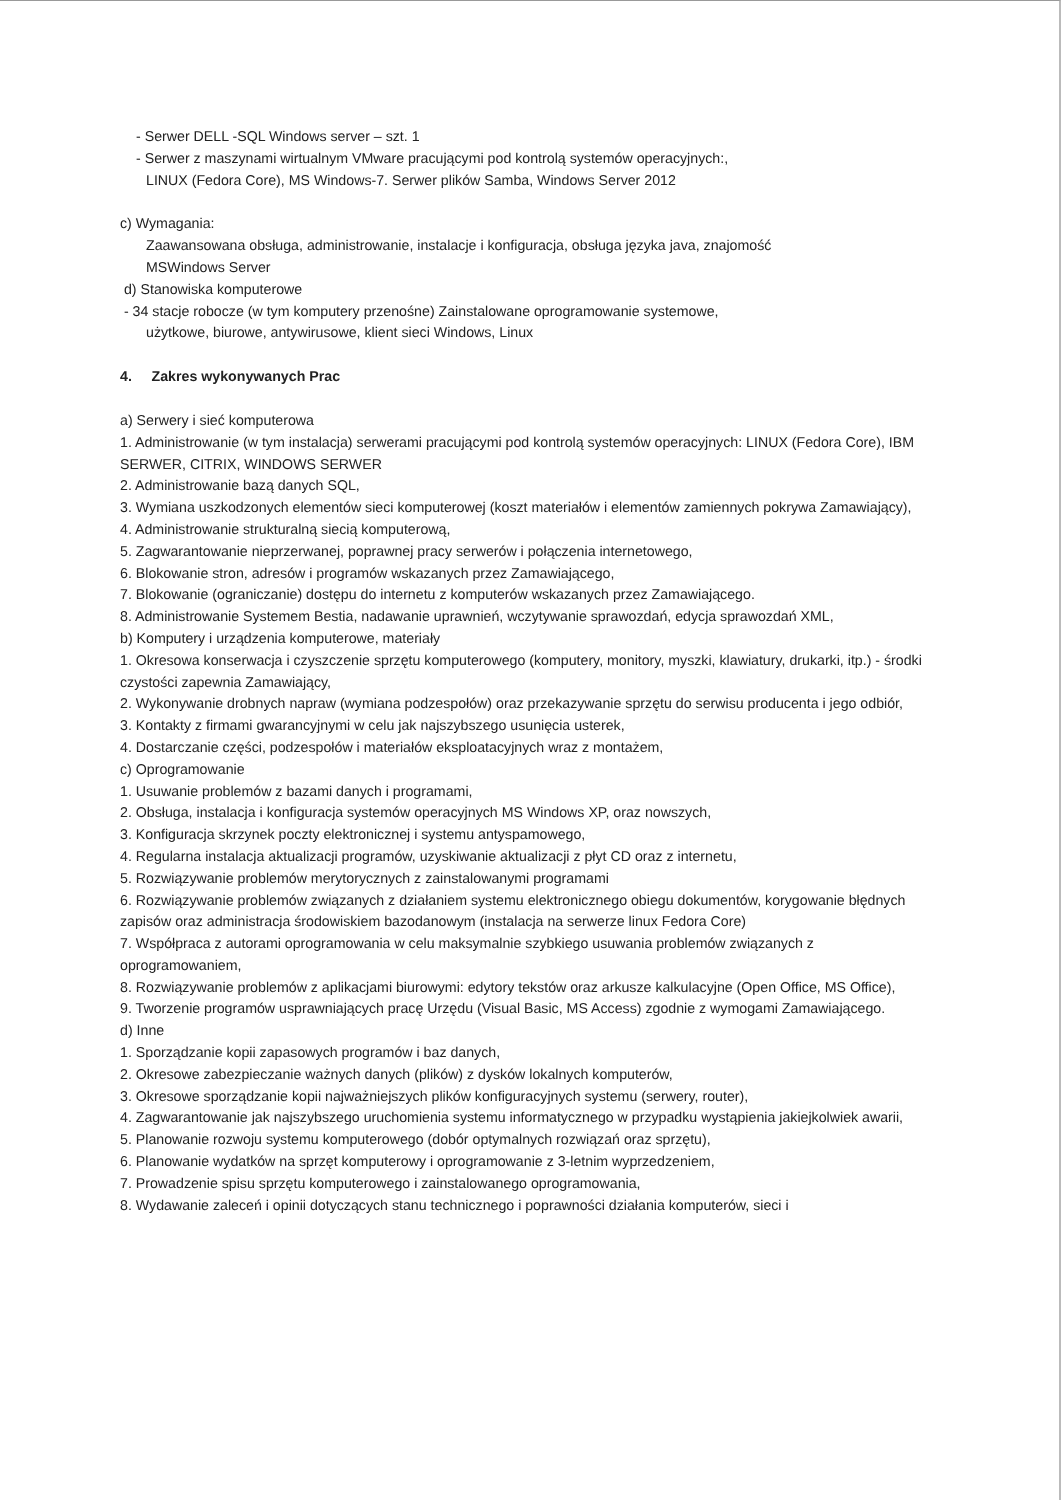- Serwer DELL -SQL Windows server – szt. 1
- Serwer z maszynami wirtualnym VMware pracującymi pod kontrolą systemów operacyjnych:,
LINUX (Fedora Core), MS Windows-7. Serwer plików Samba, Windows Server 2012
c) Wymagania:
Zaawansowana obsługa, administrowanie, instalacje i konfiguracja, obsługa języka java, znajomość
MSWindows Server
d) Stanowiska komputerowe
- 34 stacje robocze (w tym komputery przenośne) Zainstalowane oprogramowanie systemowe,
użytkowe, biurowe, antywirusowe, klient sieci Windows, Linux
4. Zakres wykonywanych Prac
a) Serwery i sieć komputerowa
1. Administrowanie (w tym instalacja) serwerami pracującymi pod kontrolą systemów operacyjnych: LINUX (Fedora Core), IBM SERWER, CITRIX, WINDOWS SERWER
2. Administrowanie bazą danych SQL,
3. Wymiana uszkodzonych elementów sieci komputerowej (koszt materiałów i elementów zamiennych pokrywa Zamawiający),
4. Administrowanie strukturalną siecią komputerową,
5. Zagwarantowanie nieprzerwanej, poprawnej pracy serwerów i połączenia internetowego,
6. Blokowanie stron, adresów i programów wskazanych przez Zamawiającego,
7. Blokowanie (ograniczanie) dostępu do internetu z komputerów wskazanych przez Zamawiającego.
8. Administrowanie Systemem Bestia, nadawanie uprawnień, wczytywanie sprawozdań, edycja sprawozdań XML,
b) Komputery i urządzenia komputerowe, materiały
1. Okresowa konserwacja i czyszczenie sprzętu komputerowego (komputery, monitory, myszki, klawiatury, drukarki, itp.) - środki czystości zapewnia Zamawiający,
2. Wykonywanie drobnych napraw (wymiana podzespołów) oraz przekazywanie sprzętu do serwisu producenta i jego odbiór,
3. Kontakty z firmami gwarancyjnymi w celu jak najszybszego usunięcia usterek,
4. Dostarczanie części, podzespołów i materiałów eksploatacyjnych wraz z montażem,
c) Oprogramowanie
1. Usuwanie problemów z bazami danych i programami,
2. Obsługa, instalacja i konfiguracja systemów operacyjnych MS Windows XP, oraz nowszych,
3. Konfiguracja skrzynek poczty elektronicznej i systemu antyspamowego,
4. Regularna instalacja aktualizacji programów, uzyskiwanie aktualizacji z płyt CD oraz z internetu,
5. Rozwiązywanie problemów merytorycznych z zainstalowanymi programami
6. Rozwiązywanie problemów związanych z działaniem systemu elektronicznego obiegu dokumentów, korygowanie błędnych zapisów oraz administracja środowiskiem bazodanowym (instalacja na serwerze linux Fedora Core)
7. Współpraca z autorami oprogramowania w celu maksymalnie szybkiego usuwania problemów związanych z oprogramowaniem,
8. Rozwiązywanie problemów z aplikacjami biurowymi: edytory tekstów oraz arkusze kalkulacyjne (Open Office, MS Office),
9. Tworzenie programów usprawniających pracę Urzędu (Visual Basic, MS Access) zgodnie z wymogami Zamawiającego.
d) Inne
1. Sporządzanie kopii zapasowych programów i baz danych,
2. Okresowe zabezpieczanie ważnych danych (plików) z dysków lokalnych komputerów,
3. Okresowe sporządzanie kopii najważniejszych plików konfiguracyjnych systemu (serwery, router),
4. Zagwarantowanie jak najszybszego uruchomienia systemu informatycznego w przypadku wystąpienia jakiejkolwiek awarii,
5. Planowanie rozwoju systemu komputerowego (dobór optymalnych rozwiązań oraz sprzętu),
6. Planowanie wydatków na sprzęt komputerowy i oprogramowanie z 3-letnim wyprzedzeniem,
7. Prowadzenie spisu sprzętu komputerowego i zainstalowanego oprogramowania,
8. Wydawanie zaleceń i opinii dotyczących stanu technicznego i poprawności działania komputerów, sieci i